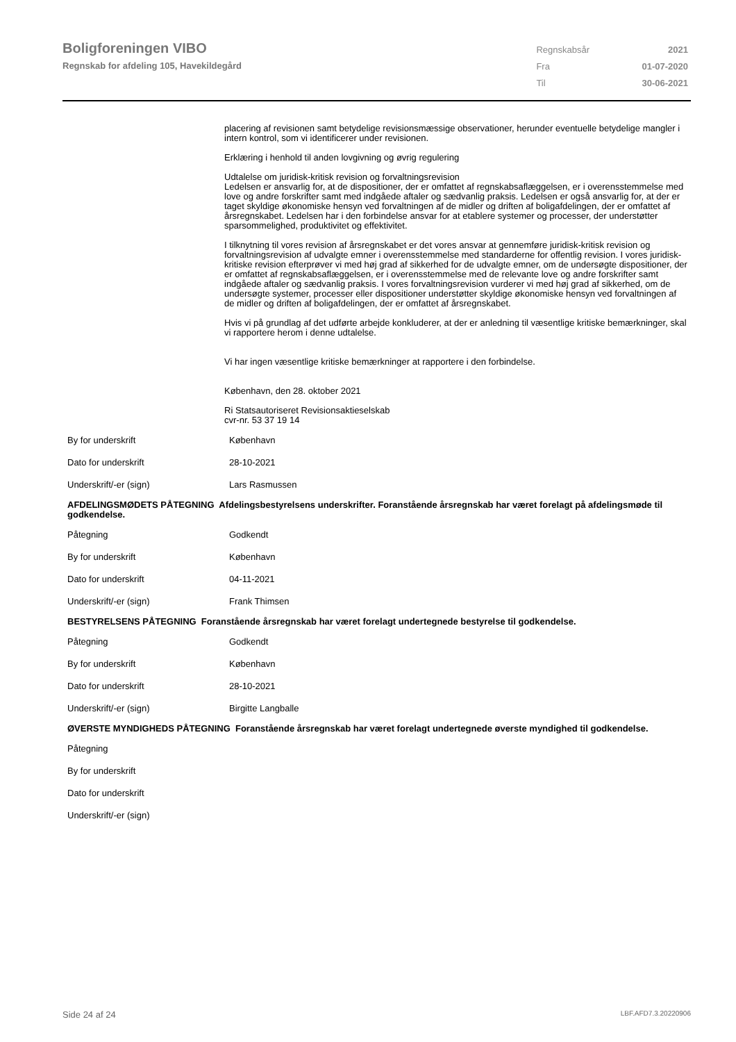Boligforeningen VIBO
Regnskab for afdeling 105, Havekildegård
| Regnskabsår | 2021 |
| Fra | 01-07-2020 |
| Til | 30-06-2021 |
placering af revisionen samt betydelige revisionsmæssige observationer, herunder eventuelle betydelige mangler i intern kontrol, som vi identificerer under revisionen.
Erklæring i henhold til anden lovgivning og øvrig regulering
Udtalelse om juridisk-kritisk revision og forvaltningsrevision
Ledelsen er ansvarlig for, at de dispositioner, der er omfattet af regnskabsaflæggelsen, er i overensstemmelse med love og andre forskrifter samt med indgåede aftaler og sædvanlig praksis. Ledelsen er også ansvarlig for, at der er taget skyldige økonomiske hensyn ved forvaltningen af de midler og driften af boligafdelingen, der er omfattet af årsregnskabet. Ledelsen har i den forbindelse ansvar for at etablere systemer og processer, der understøtter sparsommelighed, produktivitet og effektivitet.
I tilknytning til vores revision af årsregnskabet er det vores ansvar at gennemføre juridisk-kritisk revision og forvaltningsrevision af udvalgte emner i overensstemmelse med standarderne for offentlig revision. I vores juridisk-kritiske revision efterprøver vi med høj grad af sikkerhed for de udvalgte emner, om de undersøgte dispositioner, der er omfattet af regnskabsaflæggelsen, er i overensstemmelse med de relevante love og andre forskrifter samt indgåede aftaler og sædvanlig praksis. I vores forvaltningsrevision vurderer vi med høj grad af sikkerhed, om de undersøgte systemer, processer eller dispositioner understøtter skyldige økonomiske hensyn ved forvaltningen af de midler og driften af boligafdelingen, der er omfattet af årsregnskabet.
Hvis vi på grundlag af det udførte arbejde konkluderer, at der er anledning til væsentlige kritiske bemærkninger, skal vi rapportere herom i denne udtalelse.
Vi har ingen væsentlige kritiske bemærkninger at rapportere i den forbindelse.
København, den 28. oktober 2021
Ri Statsautoriseret Revisionsaktieselskab
cvr-nr. 53 37 19 14
| By for underskrift | København |
| Dato for underskrift | 28-10-2021 |
| Underskrift/-er (sign) | Lars Rasmussen |
AFDELINGSMØDETS PÅTEGNING Afdelingsbestyrelsens underskrifter. Foranstående årsregnskab har været forelagt på afdelingsmøde til godkendelse.
| Påtegning | Godkendt |
| By for underskrift | København |
| Dato for underskrift | 04-11-2021 |
| Underskrift/-er (sign) | Frank Thimsen |
BESTYRELSENS PÅTEGNING Foranstående årsregnskab har været forelagt undertegnede bestyrelse til godkendelse.
| Påtegning | Godkendt |
| By for underskrift | København |
| Dato for underskrift | 28-10-2021 |
| Underskrift/-er (sign) | Birgitte Langballe |
ØVERSTE MYNDIGHEDS PÅTEGNING Foranstående årsregnskab har været forelagt undertegnede øverste myndighed til godkendelse.
| Påtegning | |
| By for underskrift | |
| Dato for underskrift | |
| Underskrift/-er (sign) | |
Side 24 af 24 LBF.AFD7.3.20220906